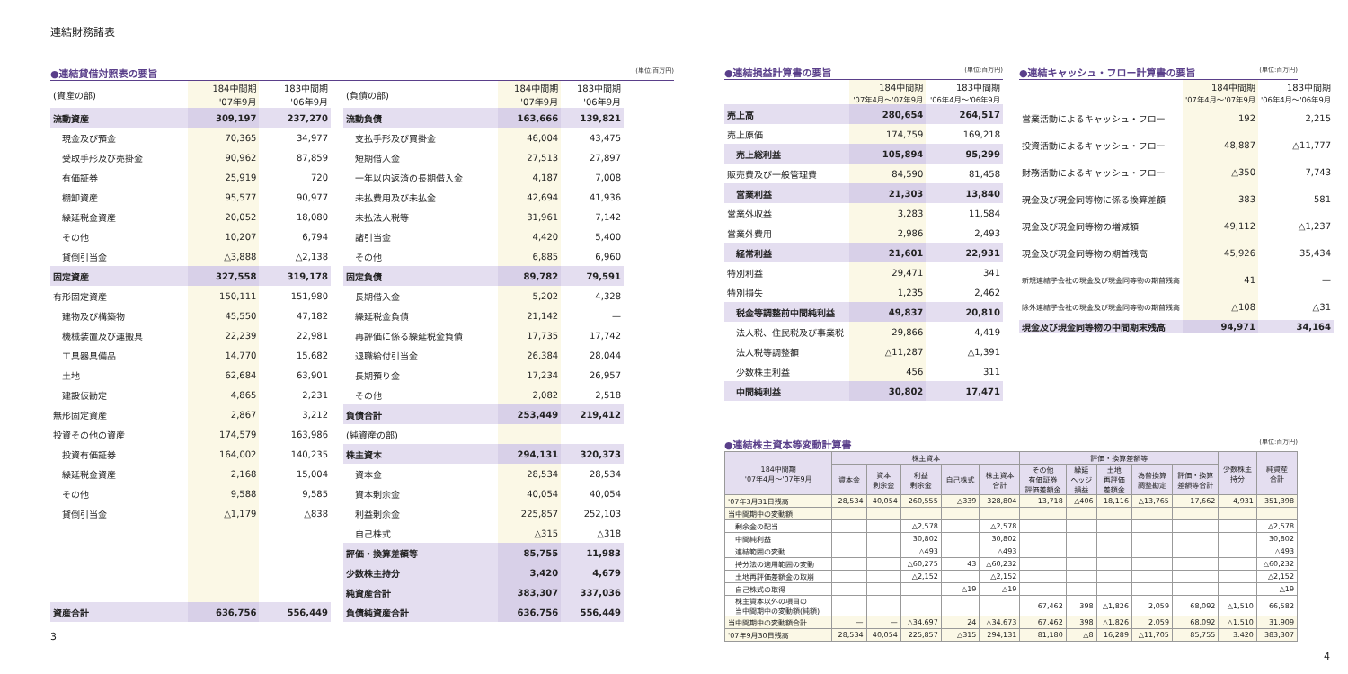連結財務諸表
●連結貸借対照表の要旨 (単位:百万円)
| (資産の部) | 184中間期 '07年9月 | 183中間期 '06年9月 |
| 流動資産 | 309,197 | 237,270 |
| 現金及び預金 | 70,365 | 34,977 |
| 受取手形及び売掛金 | 90,962 | 87,859 |
| 有価証券 | 25,919 | 720 |
| 棚卸資産 | 95,577 | 90,977 |
| 繰延税金資産 | 20,052 | 18,080 |
| その他 | 10,207 | 6,794 |
| 貸倒引当金 | △3,888 | △2,138 |
| 固定資産 | 327,558 | 319,178 |
| 有形固定資産 | 150,111 | 151,980 |
| 建物及び構築物 | 45,550 | 47,182 |
| 機械装置及び運搬具 | 22,239 | 22,981 |
| 工具器具備品 | 14,770 | 15,682 |
| 土地 | 62,684 | 63,901 |
| 建設仮勘定 | 4,865 | 2,231 |
| 無形固定資産 | 2,867 | 3,212 |
| 投資その他の資産 | 174,579 | 163,986 |
| 投資有価証券 | 164,002 | 140,235 |
| 繰延税金資産 | 2,168 | 15,004 |
| その他 | 9,588 | 9,585 |
| 貸倒引当金 | △1,179 | △838 |
| 資産合計 | 636,756 | 556,449 |
| (負債の部) | 184中間期 '07年9月 | 183中間期 '06年9月 |
| 流動負債 | 163,666 | 139,821 |
| 支払手形及び買掛金 | 46,004 | 43,475 |
| 短期借入金 | 27,513 | 27,897 |
| 一年以内返済の長期借入金 | 4,187 | 7,008 |
| 未払費用及び未払金 | 42,694 | 41,936 |
| 未払法人税等 | 31,961 | 7,142 |
| 諸引当金 | 4,420 | 5,400 |
| その他 | 6,885 | 6,960 |
| 固定負債 | 89,782 | 79,591 |
| 長期借入金 | 5,202 | 4,328 |
| 繰延税金負債 | 21,142 | — |
| 再評価に係る繰延税金負債 | 17,735 | 17,742 |
| 退職給付引当金 | 26,384 | 28,044 |
| 長期預り金 | 17,234 | 26,957 |
| その他 | 2,082 | 2,518 |
| 負債合計 | 253,449 | 219,412 |
| (純資産の部) | | |
| 株主資本 | 294,131 | 320,373 |
| 資本金 | 28,534 | 28,534 |
| 資本剰余金 | 40,054 | 40,054 |
| 利益剰余金 | 225,857 | 252,103 |
| 自己株式 | △315 | △318 |
| 評価・換算差額等 | 85,755 | 11,983 |
| 少数株主持分 | 3,420 | 4,679 |
| 純資産合計 | 383,307 | 337,036 |
| 負債純資産合計 | 636,756 | 556,449 |
3
●連結損益計算書の要旨 (単位:百万円)
| | 184中間期 '07年4月〜'07年9月 | 183中間期 '06年4月〜'06年9月 |
| 売上高 | 280,654 | 264,517 |
| 売上原価 | 174,759 | 169,218 |
| 売上総利益 | 105,894 | 95,299 |
| 販売費及び一般管理費 | 84,590 | 81,458 |
| 営業利益 | 21,303 | 13,840 |
| 営業外収益 | 3,283 | 11,584 |
| 営業外費用 | 2,986 | 2,493 |
| 経常利益 | 21,601 | 22,931 |
| 特別利益 | 29,471 | 341 |
| 特別損失 | 1,235 | 2,462 |
| 税金等調整前中間純利益 | 49,837 | 20,810 |
| 法人税、住民税及び事業税 | 29,866 | 4,419 |
| 法人税等調整額 | △11,287 | △1,391 |
| 少数株主利益 | 456 | 311 |
| 中間純利益 | 30,802 | 17,471 |
●連結キャッシュ・フロー計算書の要旨 (単位:百万円)
| | 184中間期 '07年4月〜'07年9月 | 183中間期 '06年4月〜'06年9月 |
| 営業活動によるキャッシュ・フロー | 192 | 2,215 |
| 投資活動によるキャッシュ・フロー | 48,887 | △11,777 |
| 財務活動によるキャッシュ・フロー | △350 | 7,743 |
| 現金及び現金同等物に係る換算差額 | 383 | 581 |
| 現金及び現金同等物の増減額 | 49,112 | △1,237 |
| 現金及び現金同等物の期首残高 | 45,926 | 35,434 |
| 新規連結子会社の現金及び現金同等物の期首残高 | 41 | — |
| 除外連結子会社の現金及び現金同等物の期首残高 | △108 | △31 |
| 現金及び現金同等物の中間期末残高 | 94,971 | 34,164 |
●連結株主資本等変動計算書 (単位:百万円)
| 184中間期 '07年4月〜'07年9月 | 株主資本 | | | | | 評価・換算差額等 | | | | | 少数株主 持分 | 純資産 合計 |
| --- | --- | --- | --- | --- | --- | --- | --- | --- | --- | --- | --- | --- |
| | 資本金 | 資本 剰余金 | 利益 剰余金 | 自己株式 | 株主資本 合計 | その他 有価証券 評価差額金 | 繰延 ヘッジ 損益 | 土地 再評価 差額金 | 為替換算 調整勘定 | 評価・換算 差額等合計 | | |
| '07年3月31日残高 | 28,534 | 40,054 | 260,555 | △339 | 328,804 | 13,718 | △406 | 18,116 | △13,765 | 17,662 | 4,931 | 351,398 |
| 当中間期中の変動額 | | | | | | | | | | | | |
| 剰余金の配当 | | | △2,578 | | △2,578 | | | | | | | △2,578 |
| 中間純利益 | | | 30,802 | | 30,802 | | | | | | | 30,802 |
| 連結範囲の変動 | | | △493 | | △493 | | | | | | | △493 |
| 持分法の適用範囲の変動 | | | △60,275 | 43 | △60,232 | | | | | | | △60,232 |
| 土地再評価差額金の取崩 | | | △2,152 | | △2,152 | | | | | | | △2,152 |
| 自己株式の取得 | | | | △19 | △19 | | | | | | | △19 |
| 株主資本以外の項目の 当中間期中の変動額(純額) | | | | | | 67,462 | 398 | △1,826 | 2,059 | 68,092 | △1,510 | 66,582 |
| 当中間期中の変動額合計 | — | — | △34,697 | 24 | △34,673 | 67,462 | 398 | △1,826 | 2,059 | 68,092 | △1,510 | 31,909 |
| '07年9月30日残高 | 28,534 | 40,054 | 225,857 | △315 | 294,131 | 81,180 | △8 | 16,289 | △11,705 | 85,755 | 3.420 | 383,307 |
4